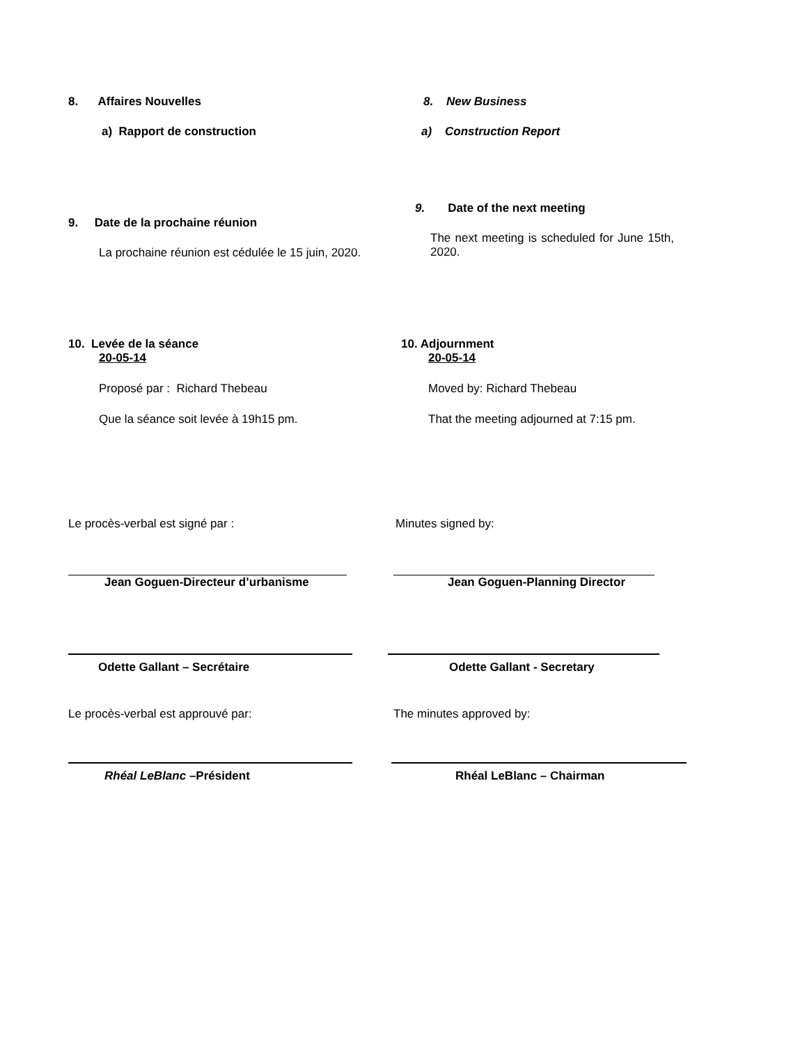8. Affaires Nouvelles 8. New Business
a) Rapport de construction a) Construction Report
9. Date de la prochaine réunion
9. Date of the next meeting
La prochaine réunion est cédulée le 15 juin, 2020.
The next meeting is scheduled for June 15th, 2020.
10. Levée de la séance
20-05-14
10. Adjournment
20-05-14
Proposé par : Richard Thebeau Moved by: Richard Thebeau
Que la séance soit levée à 19h15 pm. That the meeting adjourned at 7:15 pm.
Le procès-verbal est signé par : Minutes signed by:
Jean Goguen-Directeur d’urbanisme Jean Goguen-Planning Director
Odette Gallant – Secrétaire Odette Gallant - Secretary
Le procès-verbal est approuvé par: The minutes approved by:
Rhéal LeBlanc –Président Rhéal LeBlanc – Chairman